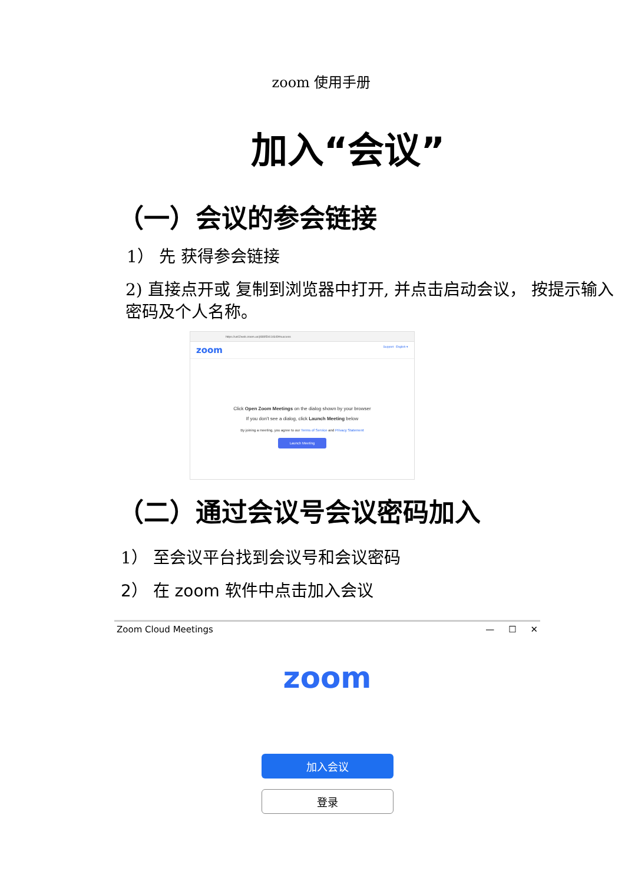zoom 使用手册
加入“会议”
（一）会议的参会链接
1） 先 获得参会链接
2) 直接点开或 复制到浏览器中打开, 并点击启动会议， 按提示输入密码及个人名称。
https://us02web.zoom.us/j/88959414649#success
zoom Support English ▾
Click Open Zoom Meetings on the dialog shown by your browser
If you don't see a dialog, click Launch Meeting below
By joining a meeting, you agree to our Terms of Service and Privacy Statement
Launch Meeting
（二）通过会议号会议密码加入
1） 至会议平台找到会议号和会议密码
2） 在 zoom 软件中点击加入会议
Zoom Cloud Meetings — ☐ ✕
zoom
加入会议
登录